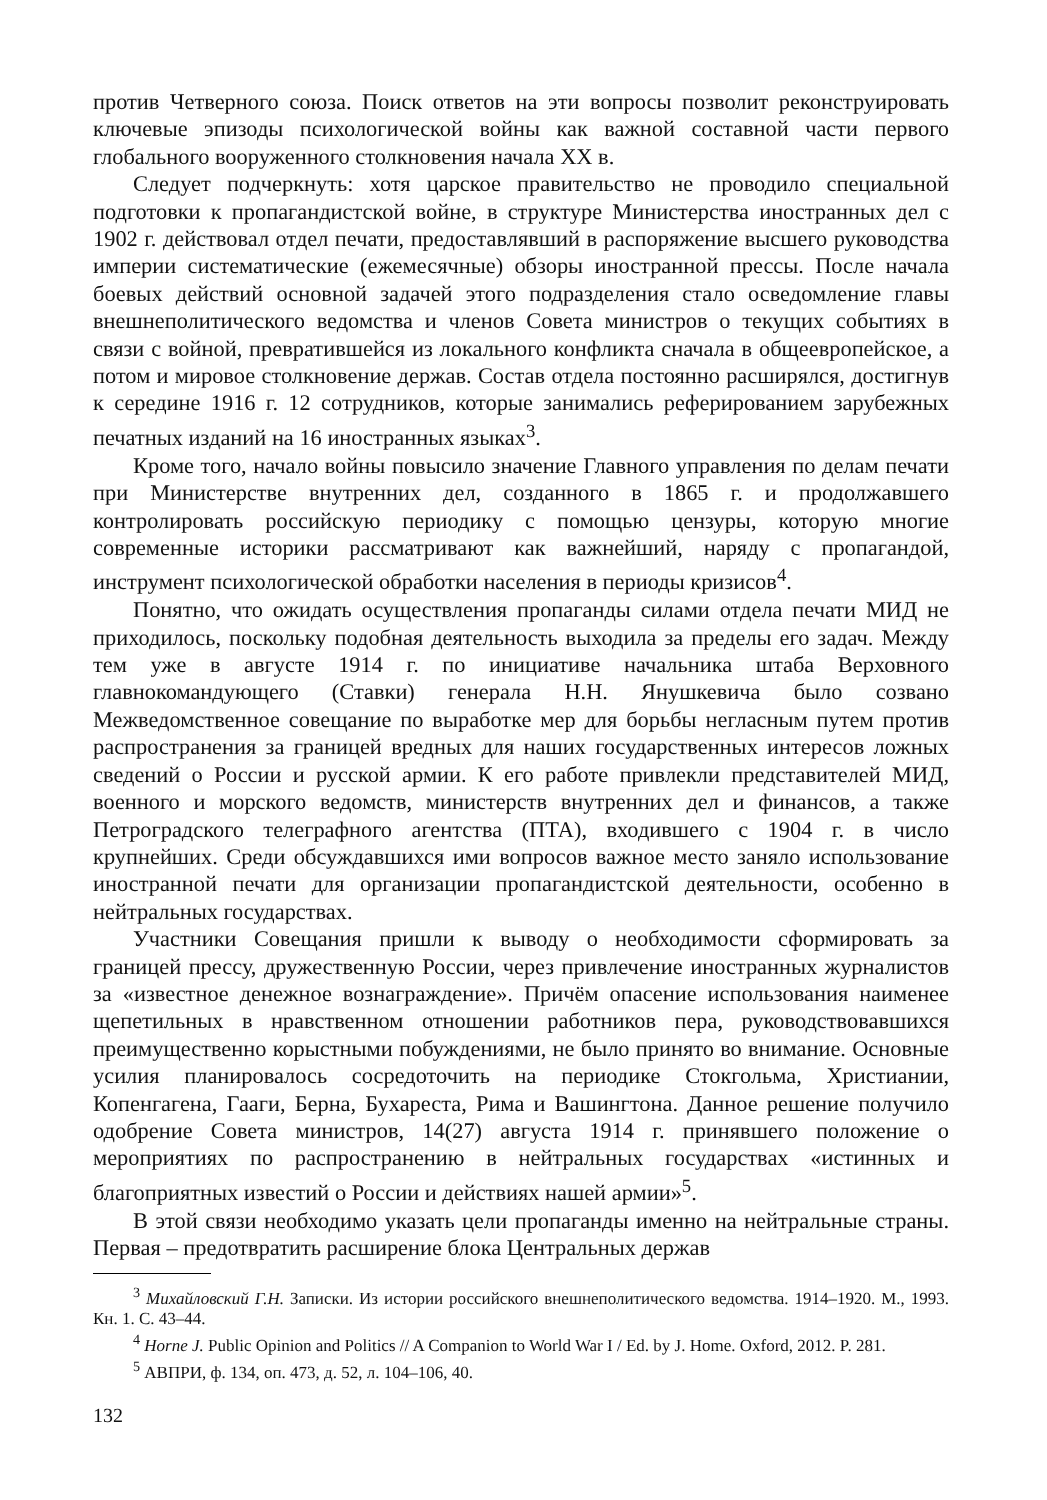против Четверного союза. Поиск ответов на эти вопросы позволит реконструировать ключевые эпизоды психологической войны как важной составной части первого глобального вооруженного столкновения начала XX в.
Следует подчеркнуть: хотя царское правительство не проводило специальной подготовки к пропагандистской войне, в структуре Министерства иностранных дел с 1902 г. действовал отдел печати, предоставлявший в распоряжение высшего руководства империи систематические (ежемесячные) обзоры иностранной прессы. После начала боевых действий основной задачей этого подразделения стало осведомление главы внешнеполитического ведомства и членов Совета министров о текущих событиях в связи с войной, превратившейся из локального конфликта сначала в общеевропейское, а потом и мировое столкновение держав. Состав отдела постоянно расширялся, достигнув к середине 1916 г. 12 сотрудников, которые занимались реферированием зарубежных печатных изданий на 16 иностранных языках<sup>3</sup>.
Кроме того, начало войны повысило значение Главного управления по делам печати при Министерстве внутренних дел, созданного в 1865 г. и продолжавшего контролировать российскую периодику с помощью цензуры, которую многие современные историки рассматривают как важнейший, наряду с пропагандой, инструмент психологической обработки населения в периоды кризисов<sup>4</sup>.
Понятно, что ожидать осуществления пропаганды силами отдела печати МИД не приходилось, поскольку подобная деятельность выходила за пределы его задач. Между тем уже в августе 1914 г. по инициативе начальника штаба Верховного главнокомандующего (Ставки) генерала Н.Н. Янушкевича было созвано Межведомственное совещание по выработке мер для борьбы негласным путем против распространения за границей вредных для наших государственных интересов ложных сведений о России и русской армии. К его работе привлекли представителей МИД, военного и морского ведомств, министерств внутренних дел и финансов, а также Петроградского телеграфного агентства (ПТА), входившего с 1904 г. в число крупнейших. Среди обсуждавшихся ими вопросов важное место заняло использование иностранной печати для организации пропагандистской деятельности, особенно в нейтральных государствах.
Участники Совещания пришли к выводу о необходимости сформировать за границей прессу, дружественную России, через привлечение иностранных журналистов за «известное денежное вознаграждение». Причём опасение использования наименее щепетильных в нравственном отношении работников пера, руководствовавшихся преимущественно корыстными побуждениями, не было принято во внимание. Основные усилия планировалось сосредоточить на периодике Стокгольма, Христиании, Копенгагена, Гааги, Берна, Бухареста, Рима и Вашингтона. Данное решение получило одобрение Совета министров, 14(27) августа 1914 г. принявшего положение о мероприятиях по распространению в нейтральных государствах «истинных и благоприятных известий о России и действиях нашей армии»<sup>5</sup>.
В этой связи необходимо указать цели пропаганды именно на нейтральные страны. Первая – предотвратить расширение блока Центральных держав
<sup>3</sup> Михайловский Г.Н. Записки. Из истории российского внешнеполитического ведомства. 1914–1920. М., 1993. Кн. 1. С. 43–44.
<sup>4</sup> Horne J. Public Opinion and Politics // A Companion to World War I / Ed. by J. Home. Oxford, 2012. P. 281.
<sup>5</sup> АВПРИ, ф. 134, оп. 473, д. 52, л. 104–106, 40.
132